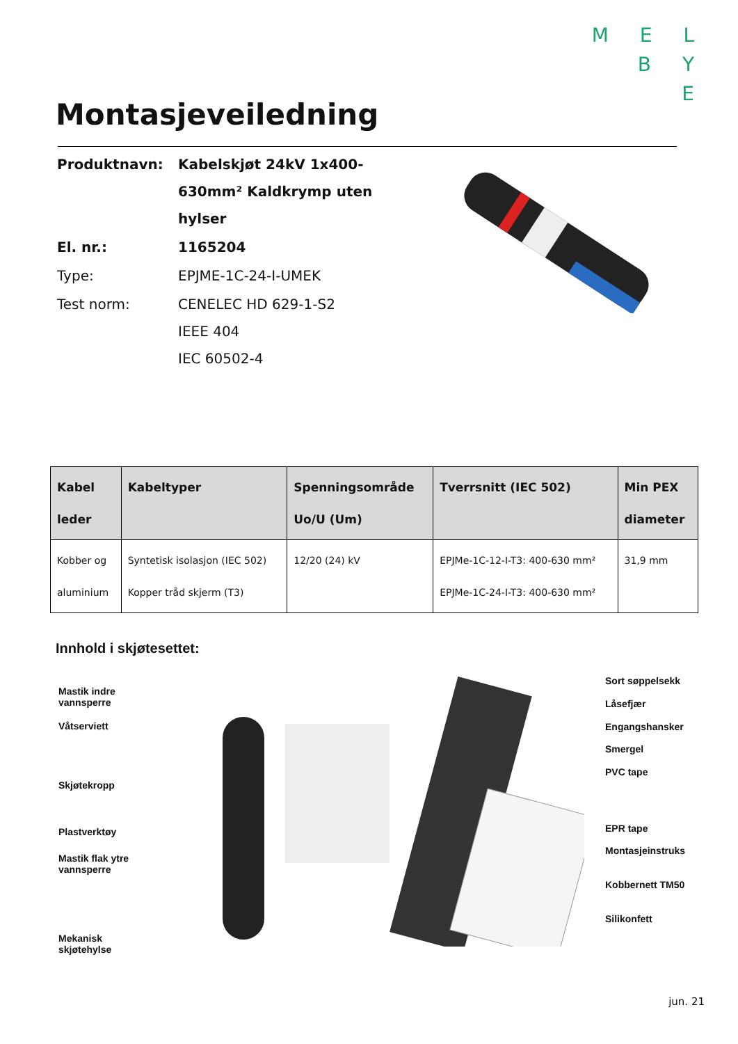M E L
B Y
E
Montasjeveiledning
| Produktnavn: | Kabelskjøt 24kV 1x400- 630mm² Kaldkrymp uten hylser |
| El. nr.: | 1165204 |
| Type: | EPJME-1C-24-I-UMEK |
| Test norm: | CENELEC HD 629-1-S2 IEEE 404 IEC 60502-4 |
| Kabel leder | Kabeltyper | Spenningsområde Uo/U (Um) | Tverrsnitt (IEC 502) | Min PEX diameter |
| --- | --- | --- | --- | --- |
| Kobber og aluminium | Syntetisk isolasjon (IEC 502) Kopper tråd skjerm (T3) | 12/20 (24) kV | EPJMe-1C-12-I-T3: 400-630 mm² EPJMe-1C-24-I-T3: 400-630 mm² | 31,9 mm |
Innhold i skjøtesettet:
Mastik indre
vannsperre
Våtserviett
Skjøtekropp
Plastverktøy
Mastik flak ytre
vannsperre
Mekanisk
skjøtehylse
Sort søppelsekk
Låsefjær
Engangshansker
Smergel
PVC tape
EPR tape
Montasjeinstruks
Kobbernett TM50
Silikonfett
jun. 21